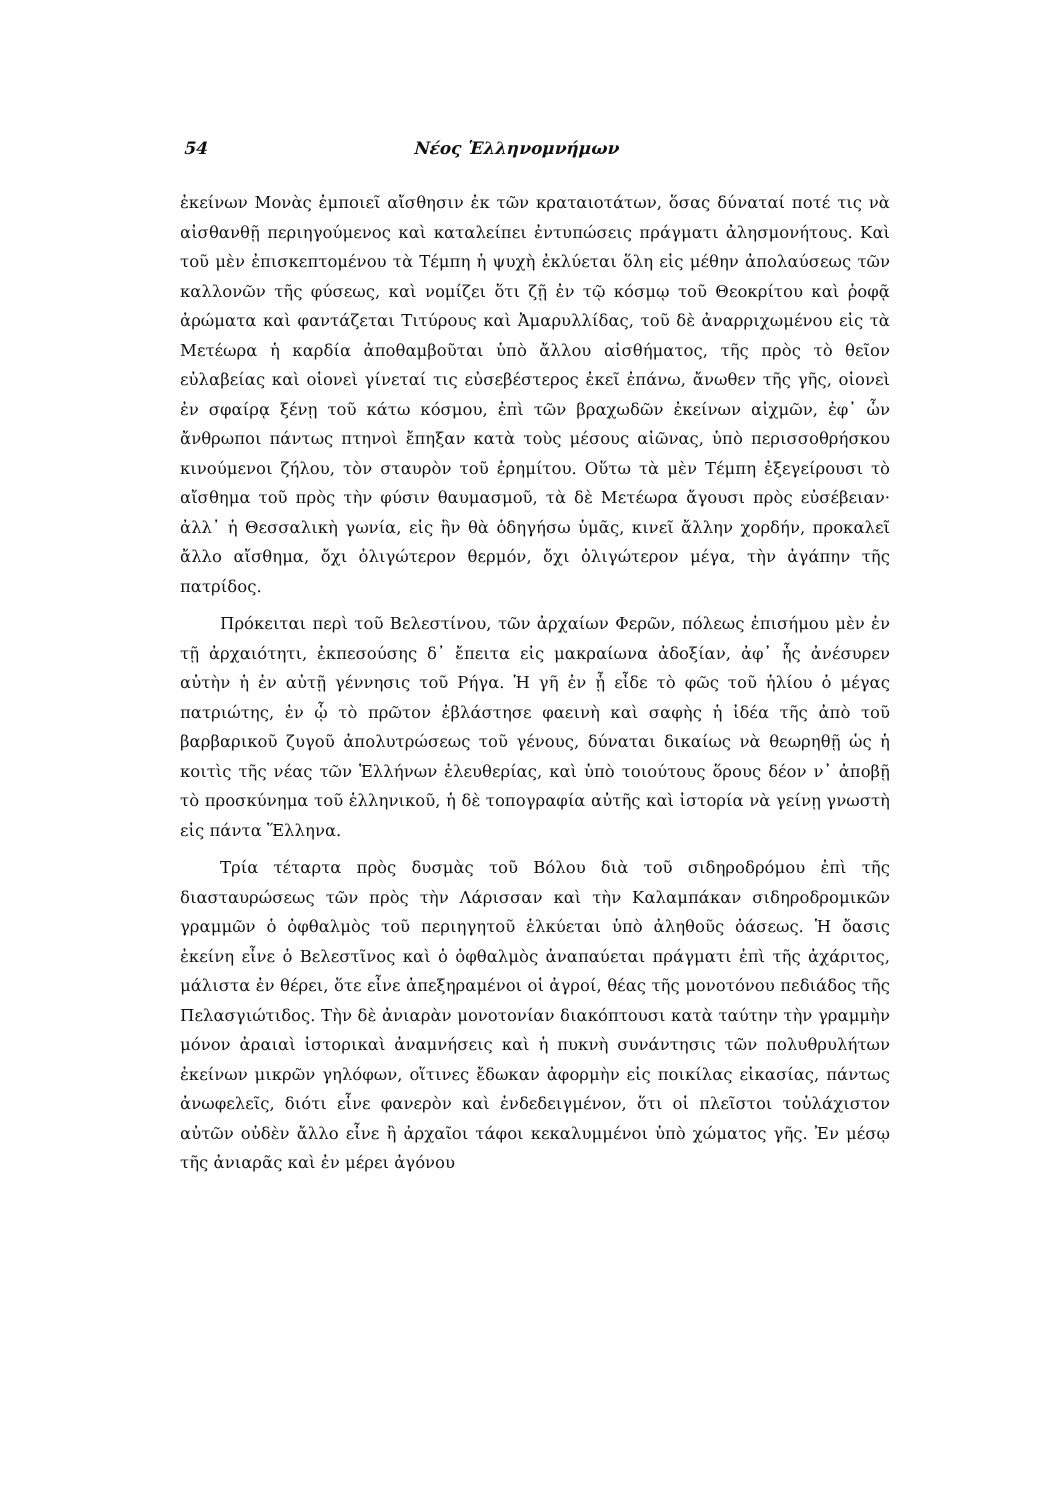54 Νέος Ἑλληνομνήμων
ἐκείνων Μονὰς ἐμποιεῖ αἴσθησιν ἐκ τῶν κραταιοτάτων, ὅσας δύναταί ποτέ τις νὰ αἰσθανθῇ περιηγούμενος καὶ καταλείπει ἐντυπώσεις πράγματι ἀλησμονήτους. Καὶ τοῦ μὲν ἐπισκεπτομένου τὰ Τέμπη ἡ ψυχὴ ἐκλύεται ὅλη εἰς μέθην ἀπολαύσεως τῶν καλλονῶν τῆς φύσεως, καὶ νομίζει ὅτι ζῇ ἐν τῷ κόσμῳ τοῦ Θεοκρίτου καὶ ῥοφᾷ ἀρώματα καὶ φαντάζεται Τιτύρους καὶ Ἀμαρυλλίδας, τοῦ δὲ ἀναρριχωμένου εἰς τὰ Μετέωρα ἡ καρδία ἀποθαμβοῦται ὑπὸ ἄλλου αἰσθήματος, τῆς πρὸς τὸ θεῖον εὐλαβείας καὶ οἱονεὶ γίνεταί τις εὐσεβέστερος ἐκεῖ ἐπάνω, ἄνωθεν τῆς γῆς, οἱονεὶ ἐν σφαίρᾳ ξένῃ τοῦ κάτω κόσμου, ἐπὶ τῶν βραχωδῶν ἐκείνων αἰχμῶν, ἐφ᾽ ὧν ἄνθρωποι πάντως πτηνοὶ ἔπηξαν κατὰ τοὺς μέσους αἰῶνας, ὑπὸ περισσοθρήσκου κινούμενοι ζήλου, τὸν σταυρὸν τοῦ ἐρημίτου. Οὕτω τὰ μὲν Τέμπη ἐξεγείρουσι τὸ αἴσθημα τοῦ πρὸς τὴν φύσιν θαυμασμοῦ, τὰ δὲ Μετέωρα ἄγουσι πρὸς εὐσέβειαν· ἀλλ᾽ ἡ Θεσσαλικὴ γωνία, εἰς ἣν θὰ ὁδηγήσω ὑμᾶς, κινεῖ ἄλλην χορδήν, προκαλεῖ ἄλλο αἴσθημα, ὄχι ὀλιγώτερον θερμόν, ὄχι ὀλιγώτερον μέγα, τὴν ἀγάπην τῆς πατρίδος.
Πρόκειται περὶ τοῦ Βελεστίνου, τῶν ἀρχαίων Φερῶν, πόλεως ἐπισήμου μὲν ἐν τῇ ἀρχαιότητι, ἐκπεσούσης δ᾽ ἔπειτα εἰς μακραίωνα ἀδοξίαν, ἀφ᾽ ἧς ἀνέσυρεν αὐτὴν ἡ ἐν αὐτῇ γέννησις τοῦ Ρήγα. Ἡ γῆ ἐν ᾗ εἶδε τὸ φῶς τοῦ ἡλίου ὁ μέγας πατριώτης, ἐν ᾧ τὸ πρῶτον ἐβλάστησε φαεινὴ καὶ σαφὴς ἡ ἰδέα τῆς ἀπὸ τοῦ βαρβαρικοῦ ζυγοῦ ἀπολυτρώσεως τοῦ γένους, δύναται δικαίως νὰ θεωρηθῇ ὡς ἡ κοιτὶς τῆς νέας τῶν Ἑλλήνων ἐλευθερίας, καὶ ὑπὸ τοιούτους ὅρους δέον ν᾽ ἀποβῇ τὸ προσκύνημα τοῦ ἑλληνικοῦ, ἡ δὲ τοπογραφία αὐτῆς καὶ ἱστορία νὰ γείνῃ γνωστὴ εἰς πάντα Ἕλληνα.
Τρία τέταρτα πρὸς δυσμὰς τοῦ Βόλου διὰ τοῦ σιδηροδρόμου ἐπὶ τῆς διασταυρώσεως τῶν πρὸς τὴν Λάρισσαν καὶ τὴν Καλαμπάκαν σιδηροδρομικῶν γραμμῶν ὁ ὀφθαλμὸς τοῦ περιηγητοῦ ἑλκύεται ὑπὸ ἀληθοῦς ὀάσεως. Ἡ ὄασις ἐκείνη εἶνε ὁ Βελεστῖνος καὶ ὁ ὀφθαλμὸς ἀναπαύεται πράγματι ἐπὶ τῆς ἀχάριτος, μάλιστα ἐν θέρει, ὅτε εἶνε ἀπεξηραμένοι οἱ ἀγροί, θέας τῆς μονοτόνου πεδιάδος τῆς Πελασγιώτιδος. Τὴν δὲ ἀνιαρὰν μονοτονίαν διακόπτουσι κατὰ ταύτην τὴν γραμμὴν μόνον ἀραιαὶ ἱστορικαὶ ἀναμνήσεις καὶ ἡ πυκνὴ συνάντησις τῶν πολυθρυλήτων ἐκείνων μικρῶν γηλόφων, οἵτινες ἔδωκαν ἀφορμὴν εἰς ποικίλας εἰκασίας, πάντως ἀνωφελεῖς, διότι εἶνε φανερὸν καὶ ἐνδεδειγμένον, ὅτι οἱ πλεῖστοι τοὐλάχιστον αὐτῶν οὐδὲν ἄλλο εἶνε ἢ ἀρχαῖοι τάφοι κεκαλυμμένοι ὑπὸ χώματος γῆς. Ἐν μέσῳ τῆς ἀνιαρᾶς καὶ ἐν μέρει ἀγόνου